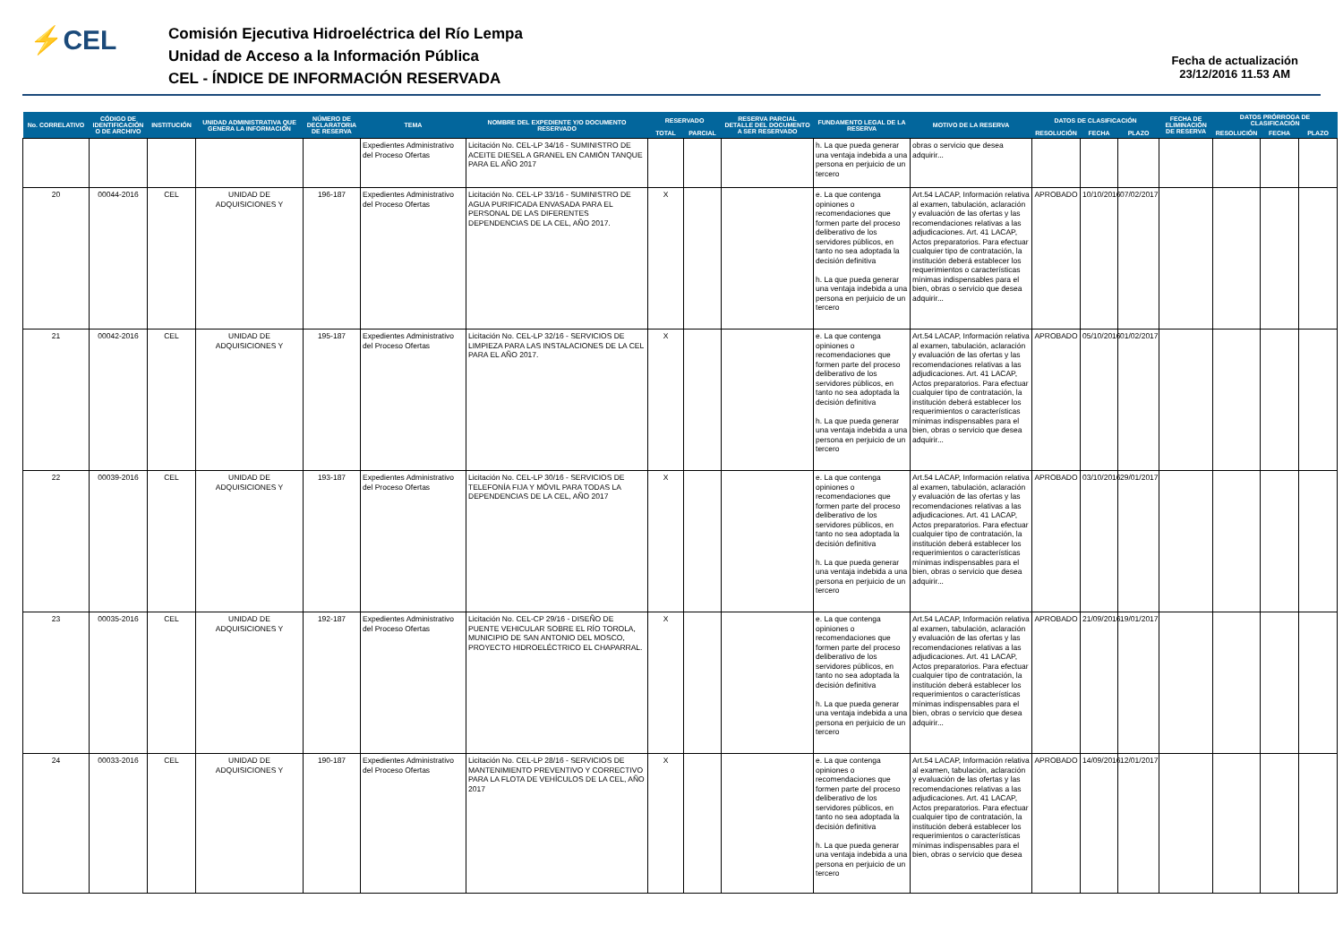⚡CEL
Comisión Ejecutiva Hidroeléctrica del Río Lempa
Unidad de Acceso a la Información Pública
CEL - ÍNDICE DE INFORMACIÓN RESERVADA
Fecha de actualización
23/12/2016 11.53 AM
| No. CORRELATIVO | CÓDIGO DE IDENTIFICACIÓN O DE ARCHIVO | INSTITUCIÓN | UNIDAD ADMINISTRATIVA QUE GENERA LA INFORMACIÓN | NÚMERO DE DECLARATORIA DE RESERVA | TEMA | NOMBRE DEL EXPEDIENTE Y/O DOCUMENTO RESERVADO | RESERVADO | | RESERVA PARCIAL DETALLE DEL DOCUMENTO A SER RESERVADO | FUNDAMENTO LEGAL DE LA RESERVA | MOTIVO DE LA RESERVA | DATOS DE CLASIFICACIÓN | | | FECHA DE ELIMINACIÓN DE RESERVA | DATOS PRÓRROGA DE CLASIFICACIÓN | | |
| --- | --- | --- | --- | --- | --- | --- | --- | --- | --- | --- | --- | --- | --- | --- | --- | --- | --- | --- |
| | | | | | | | TOTAL | PARCIAL | | | | RESOLUCIÓN | FECHA | PLAZO | | RESOLUCIÓN | FECHA | PLAZO |
| | | | | | Expedientes Administrativo del Proceso Ofertas | Licitación No. CEL-LP 34/16 - SUMINISTRO DE ACEITE DIESEL A GRANEL EN CAMIÓN TANQUE PARA EL AÑO 2017 | | | | h. La que pueda generar una ventaja indebida a una persona en perjuicio de un tercero | obras o servicio que desea adquirir... | | | | | | | |
| 20 | 00044-2016 | CEL | UNIDAD DE ADQUISICIONES Y | 196-187 | Expedientes Administrativo del Proceso Ofertas | Licitación No. CEL-LP 33/16 - SUMINISTRO DE AGUA PURIFICADA ENVASADA PARA EL PERSONAL DE LAS DIFERENTES DEPENDENCIAS DE LA CEL, AÑO 2017. | X | | | e. La que contenga opiniones o recomendaciones que formen parte del proceso deliberativo de los servidores públicos, en tanto no sea adoptada la decisión definitiva h. La que pueda generar una ventaja indebida a una persona en perjuicio de un tercero | Art.54 LACAP, Información relativa al examen, tabulación, aclaración y evaluación de las ofertas y las recomendaciones relativas a las adjudicaciones. Art. 41 LACAP, Actos preparatorios. Para efectuar cualquier tipo de contratación, la institución deberá establecer los requerimientos o características mínimas indispensables para el bien, obras o servicio que desea adquirir... | APROBADO | 10/10/2016 | 07/02/2017 | | | | |
| 21 | 00042-2016 | CEL | UNIDAD DE ADQUISICIONES Y | 195-187 | Expedientes Administrativo del Proceso Ofertas | Licitación No. CEL-LP 32/16 - SERVICIOS DE LIMPIEZA PARA LAS INSTALACIONES DE LA CEL PARA EL AÑO 2017. | X | | | e. La que contenga opiniones o recomendaciones que formen parte del proceso deliberativo de los servidores públicos, en tanto no sea adoptada la decisión definitiva h. La que pueda generar una ventaja indebida a una persona en perjuicio de un tercero | Art.54 LACAP, Información relativa al examen, tabulación, aclaración y evaluación de las ofertas y las recomendaciones relativas a las adjudicaciones. Art. 41 LACAP, Actos preparatorios. Para efectuar cualquier tipo de contratación, la institución deberá establecer los requerimientos o características mínimas indispensables para el bien, obras o servicio que desea adquirir... | APROBADO | 05/10/2016 | 01/02/2017 | | | | |
| 22 | 00039-2016 | CEL | UNIDAD DE ADQUISICIONES Y | 193-187 | Expedientes Administrativo del Proceso Ofertas | Licitación No. CEL-LP 30/16 - SERVICIOS DE TELEFONÍA FIJA Y MÓVIL PARA TODAS LA DEPENDENCIAS DE LA CEL, AÑO 2017 | X | | | e. La que contenga opiniones o recomendaciones que formen parte del proceso deliberativo de los servidores públicos, en tanto no sea adoptada la decisión definitiva h. La que pueda generar una ventaja indebida a una persona en perjuicio de un tercero | Art.54 LACAP, Información relativa al examen, tabulación, aclaración y evaluación de las ofertas y las recomendaciones relativas a las adjudicaciones. Art. 41 LACAP, Actos preparatorios. Para efectuar cualquier tipo de contratación, la institución deberá establecer los requerimientos o características mínimas indispensables para el bien, obras o servicio que desea adquirir... | APROBADO | 03/10/2016 | 29/01/2017 | | | | |
| 23 | 00035-2016 | CEL | UNIDAD DE ADQUISICIONES Y | 192-187 | Expedientes Administrativo del Proceso Ofertas | Licitación No. CEL-CP 29/16 - DISEÑO DE PUENTE VEHICULAR SOBRE EL RÍO TOROLA, MUNICIPIO DE SAN ANTONIO DEL MOSCO, PROYECTO HIDROELÉCTRICO EL CHAPARRAL. | X | | | e. La que contenga opiniones o recomendaciones que formen parte del proceso deliberativo de los servidores públicos, en tanto no sea adoptada la decisión definitiva h. La que pueda generar una ventaja indebida a una persona en perjuicio de un tercero | Art.54 LACAP, Información relativa al examen, tabulación, aclaración y evaluación de las ofertas y las recomendaciones relativas a las adjudicaciones. Art. 41 LACAP, Actos preparatorios. Para efectuar cualquier tipo de contratación, la institución deberá establecer los requerimientos o características mínimas indispensables para el bien, obras o servicio que desea adquirir... | APROBADO | 21/09/2016 | 19/01/2017 | | | | |
| 24 | 00033-2016 | CEL | UNIDAD DE ADQUISICIONES Y | 190-187 | Expedientes Administrativo del Proceso Ofertas | Licitación No. CEL-LP 28/16 - SERVICIOS DE MANTENIMIENTO PREVENTIVO Y CORRECTIVO PARA LA FLOTA DE VEHÍCULOS DE LA CEL, AÑO 2017 | X | | | e. La que contenga opiniones o recomendaciones que formen parte del proceso deliberativo de los servidores públicos, en tanto no sea adoptada la decisión definitiva h. La que pueda generar una ventaja indebida a una persona en perjuicio de un tercero | Art.54 LACAP, Información relativa al examen, tabulación, aclaración y evaluación de las ofertas y las recomendaciones relativas a las adjudicaciones. Art. 41 LACAP, Actos preparatorios. Para efectuar cualquier tipo de contratación, la institución deberá establecer los requerimientos o características mínimas indispensables para el bien, obras o servicio que desea | APROBADO | 14/09/2016 | 12/01/2017 | | | | |